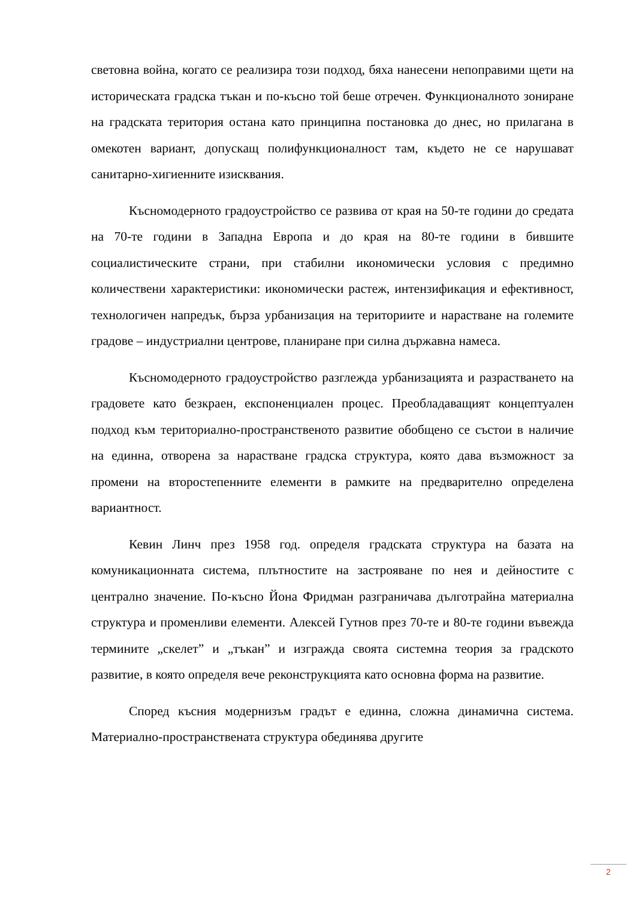световна война, когато се реализира този подход, бяха нанесени непоправими щети на историческата градска тъкан и по-късно той беше отречен. Функционалното зониране на градската територия остана като принципна постановка до днес, но прилагана в омекотен вариант, допускащ полифункционалност там, където не се нарушават санитарно-хигиенните изисквания.
Късномодерното градоустройство се развива от края на 50-те години до средата на 70-те години в Западна Европа и до края на 80-те години в бившите социалистическите страни, при стабилни икономически условия с предимно количествени характеристики: икономически растеж, интензификация и ефективност, технологичен напредък, бърза урбанизация на териториите и нарастване на големите градове – индустриални центрове, планиране при силна държавна намеса.
Късномодерното градоустройство разглежда урбанизацията и разрастването на градовете като безкраен, експоненциален процес. Преобладаващият концептуален подход към териториално-пространственото развитие обобщено се състои в наличие на единна, отворена за нарастване градска структура, която дава възможност за промени на второстепенните елементи в рамките на предварително определена вариантност.
Кевин Линч през 1958 год. определя градската структура на базата на комуникационната система, плътностите на застрояване по нея и дейностите с централно значение. По-късно Йона Фридман разграничава дълготрайна материална структура и променливи елементи. Алексей Гутнов през 70-те и 80-те години въвежда термините „скелет” и „тъкан” и изгражда своята системна теория за градското развитие, в която определя вече реконструкцията като основна форма на развитие.
Според късния модернизъм градът е единна, сложна динамична система. Материално-пространствената структура обединява другите
2